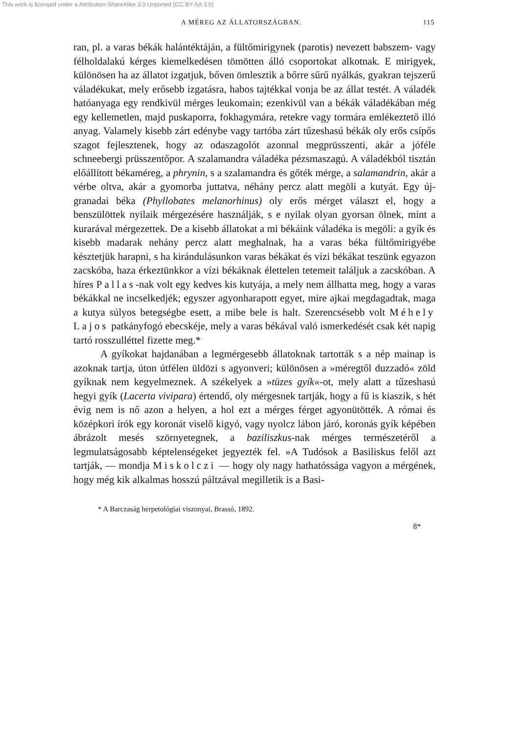This work is licensed under a Attribution-ShareAlike 3.0 Unported (CC BY-SA 3.0)
A MÉREG AZ ÁLLATORSZÁGBAN. 115
ran, pl. a varas békák halántéktáján, a fültőmirigynek (parotis) nevezett babszem- vagy félholdalakú kérges kiemelkedésen tömötten álló csoportokat alkotnak. E mirigyek, különösen ha az állatot izgatjuk, bőven ömlesztik a bőrre sűrű nyálkás, gyakran tejszerű váladékukat, mely erősebb izgatásra, habos tajtékkal vonja be az állat testét. A váladék hatóanyaga egy rendkivül mérges leukomain; ezenkivül van a békák váladékában még egy kellemetlen, majd puskaporra, fokhagymára, retekre vagy tormára emlékeztető illó anyag. Valamely kisebb zárt edénybe vagy tartóba zárt tűzeshasú békák oly erős csípős szagot fejlesztenek, hogy az odaszagolót azonnal megprüsszenti, akár a jóféle schneebergi prüsszentőpor. A szalamandra váladéka pézsmaszagú. A váladékból tisztán előállított békaméreg, a phrynin, s a szalamandra és gőték mérge, a salamandrin, akár a vérbe oltva, akár a gyomorba juttatva, néhány percz alatt megöli a kutyát. Egy új-granadai béka (Phyllobates melanorhinus) oly erős mérget választ el, hogy a benszülöttek nyilaik mérgezésére használják, s e nyilak olyan gyorsan ölnek, mint a kurarával mérgezettek. De a kisebb állatokat a mi békáink váladéka is megöli: a gyík és kisebb madarak nehány percz alatt meghalnak, ha a varas béka fültőmirigyébe késztetjük harapni, s ha kirándulásunkon varas békákat és vízi békákat teszünk egyazon zacskóba, haza érkeztünkkor a vízi békáknak élettelen tetemeit találjuk a zacskóban. A híres Pallas-nak volt egy kedves kis kutyája, a mely nem állhatta meg, hogy a varas békákkal ne incselkedjék; egyszer agyonharapott egyet, mire ajkai megdagadtak, maga a kutya súlyos betegségbe esett, a mibe bele is halt. Szerencsésebb volt Méhely Lajos patkányfogó ebecskéje, mely a varas békával való ismerkedését csak két napig tartó rosszulléttel fizette meg.*
A gyíkokat hajdanában a legmérgesebb állatoknak tartották s a nép mainap is azoknak tartja, úton útfélen üldözi s agyonveri; különösen a »méregtől duzzadó« zöld gyíknak nem kegyelmeznek. A székelyek a »tüzes gyík«-ot, mely alatt a tűzeshasú hegyi gyík (Lacerta vivipara) értendő, oly mérgesnek tartják, hogy a fű is kiaszik, s hét évig nem is nő azon a helyen, a hol ezt a mérges férget agyonütötték. A római és középkori írók egy koronát viselő kigyó, vagy nyolcz lábon járó, koronás gyík képében ábrázolt mesés szörnyetegnek, a baziliszkus-nak mérges természetéről a legmulatságosabb képtelenségeket jegyezték fel. »A Tudósok a Basiliskus felől azt tartják, — mondja Miskolczi — hogy oly nagy hathatóssága vagyon a mérgének, hogy még kik alkalmas hosszú páltzával megilletik is a Basi-
* A Barczaság herpetológiai viszonyai, Brassó, 1892.
8*